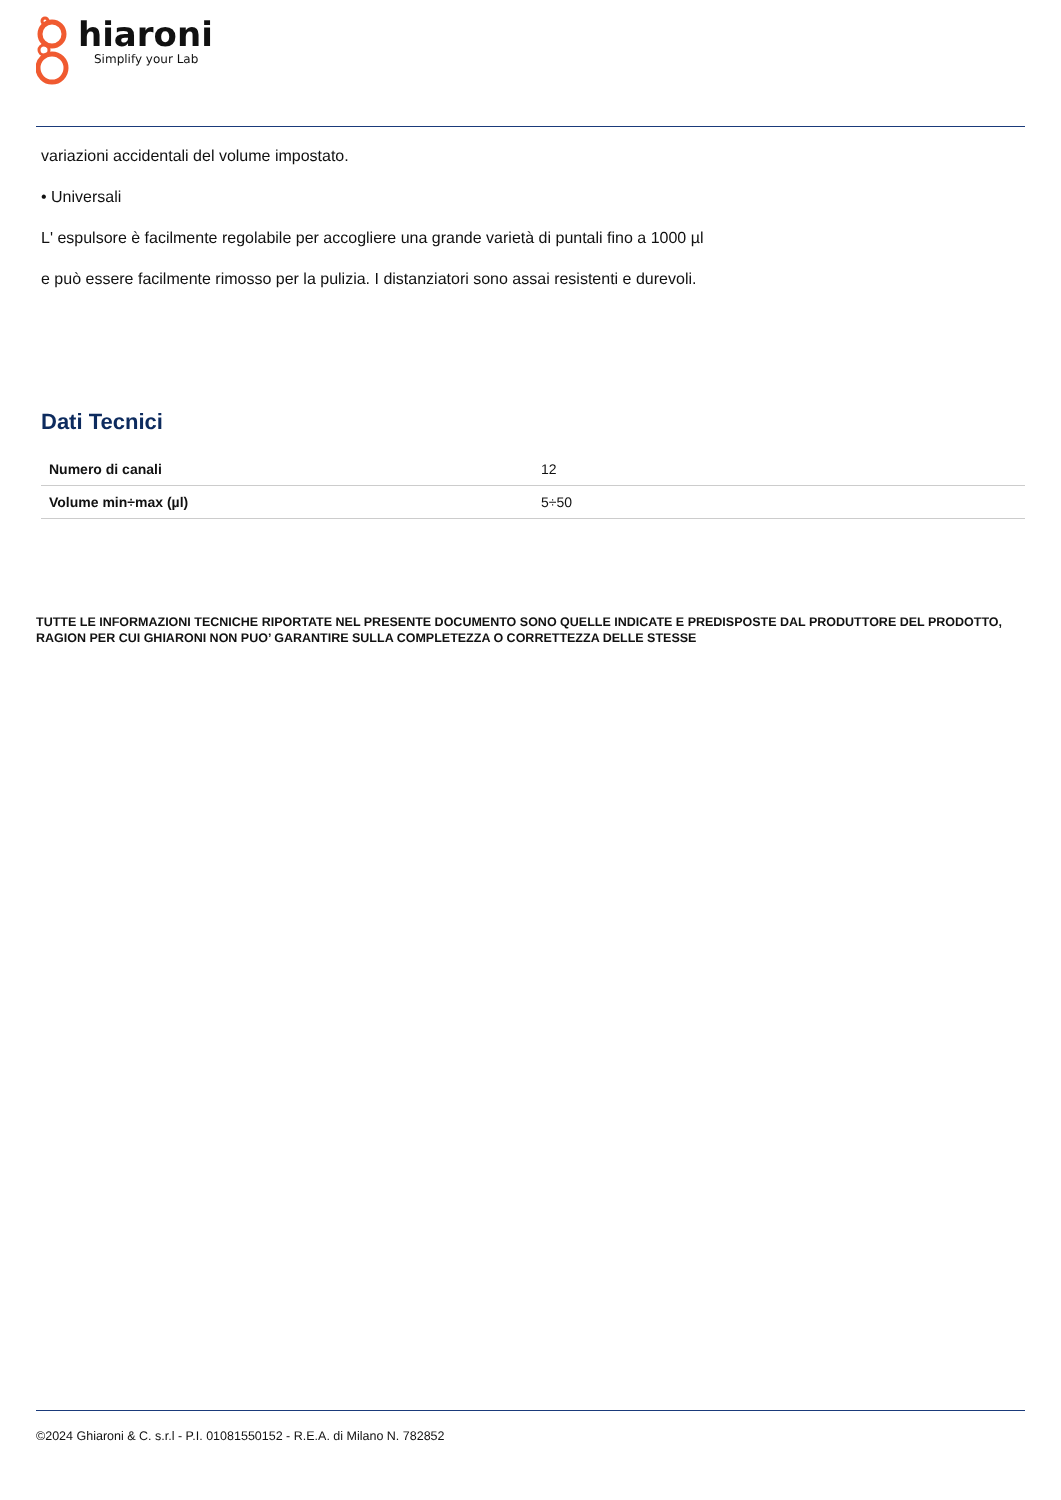hiaroni
Simplify your Lab
variazioni accidentali del volume impostato.
• Universali
L' espulsore è facilmente regolabile per accogliere una grande varietà di puntali fino a 1000 µl
e può essere facilmente rimosso per la pulizia. I distanziatori sono assai resistenti e durevoli.
Dati Tecnici
| Numero di canali | 12 |
| Volume min÷max (µl) | 5÷50 |
TUTTE LE INFORMAZIONI TECNICHE RIPORTATE NEL PRESENTE DOCUMENTO SONO QUELLE INDICATE E PREDISPOSTE DAL PRODUTTORE DEL PRODOTTO, RAGION PER CUI GHIARONI NON PUO’ GARANTIRE SULLA COMPLETEZZA O CORRETTEZZA DELLE STESSE
©2024 Ghiaroni & C. s.r.l - P.I. 01081550152 - R.E.A. di Milano N. 782852